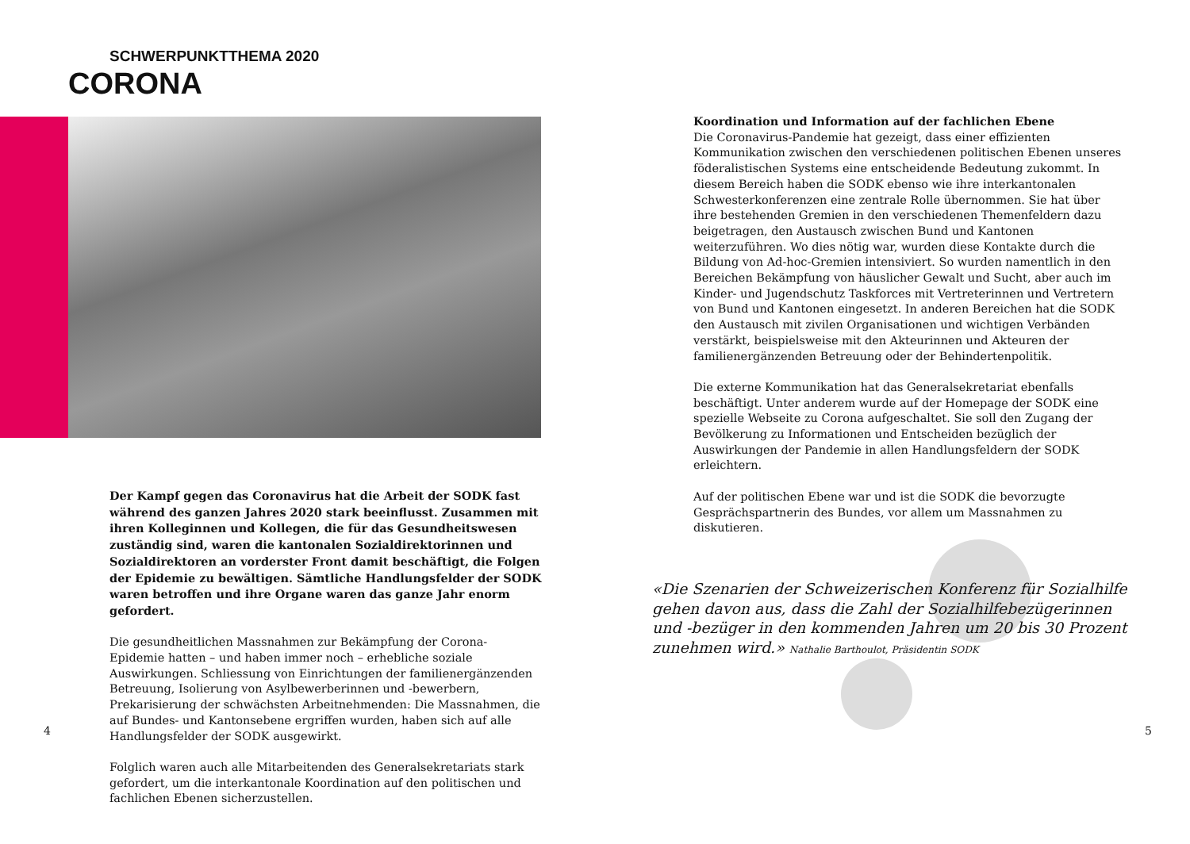SCHWERPUNKTTHEMA 2020
CORONA
Der Kampf gegen das Coronavirus hat die Arbeit der SODK fast während des ganzen Jahres 2020 stark beeinflusst. Zusammen mit ihren Kolleginnen und Kollegen, die für das Gesundheitswesen zuständig sind, waren die kantonalen Sozialdirektorinnen und Sozialdirektoren an vorderster Front damit beschäftigt, die Folgen der Epidemie zu bewältigen. Sämtliche Handlungsfelder der SODK waren betroffen und ihre Organe waren das ganze Jahr enorm gefordert.
Die gesundheitlichen Massnahmen zur Bekämpfung der Corona-Epidemie hatten – und haben immer noch – erhebliche soziale Auswirkungen. Schliessung von Einrichtungen der familienergänzenden Betreuung, Isolierung von Asylbewerberinnen und -bewerbern, Prekarisierung der schwächsten Arbeitnehmenden: Die Massnahmen, die auf Bundes- und Kantonsebene ergriffen wurden, haben sich auf alle Handlungsfelder der SODK ausgewirkt.
Folglich waren auch alle Mitarbeitenden des Generalsekretariats stark gefordert, um die interkantonale Koordination auf den politischen und fachlichen Ebenen sicherzustellen.
4
Koordination und Information auf der fachlichen Ebene
Die Coronavirus-Pandemie hat gezeigt, dass einer effizienten Kommunikation zwischen den verschiedenen politischen Ebenen unseres föderalistischen Systems eine entscheidende Bedeutung zukommt. In diesem Bereich haben die SODK ebenso wie ihre interkantonalen Schwesterkonferenzen eine zentrale Rolle übernommen. Sie hat über ihre bestehenden Gremien in den verschiedenen Themenfeldern dazu beigetragen, den Austausch zwischen Bund und Kantonen weiterzuführen. Wo dies nötig war, wurden diese Kontakte durch die Bildung von Ad-hoc-Gremien intensiviert. So wurden namentlich in den Bereichen Bekämpfung von häuslicher Gewalt und Sucht, aber auch im Kinder- und Jugendschutz Taskforces mit Vertreterinnen und Vertretern von Bund und Kantonen eingesetzt. In anderen Bereichen hat die SODK den Austausch mit zivilen Organisationen und wichtigen Verbänden verstärkt, beispielsweise mit den Akteurinnen und Akteuren der familienergänzenden Betreuung oder der Behindertenpolitik.
Die externe Kommunikation hat das Generalsekretariat ebenfalls beschäftigt. Unter anderem wurde auf der Homepage der SODK eine spezielle Webseite zu Corona aufgeschaltet. Sie soll den Zugang der Bevölkerung zu Informationen und Entscheiden bezüglich der Auswirkungen der Pandemie in allen Handlungsfeldern der SODK erleichtern.
Auf der politischen Ebene war und ist die SODK die bevorzugte Gesprächspartnerin des Bundes, vor allem um Massnahmen zu diskutieren.
«Die Szenarien der Schweizerischen Konferenz für Sozialhilfe gehen davon aus, dass die Zahl der Sozialhilfebezügerinnen und -bezüger in den kommenden Jahren um 20 bis 30 Prozent zunehmen wird.» Nathalie Barthoulot, Präsidentin SODK
5